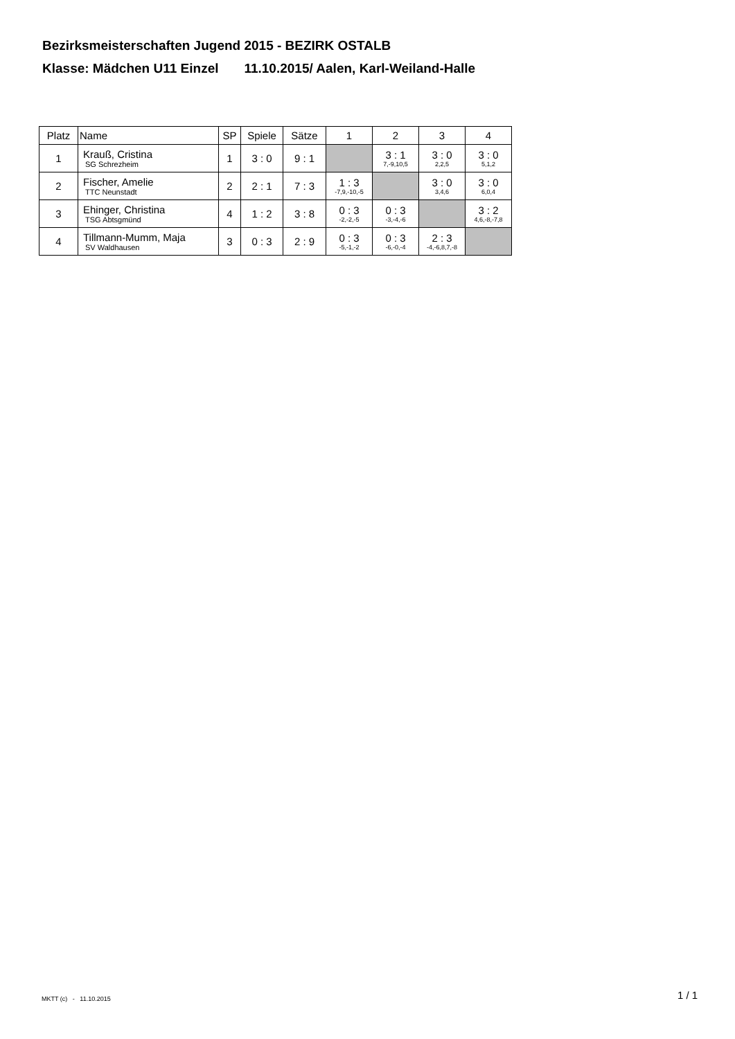Bezirksmeisterschaften Jugend 2015 - BEZIRK OSTALB
Klasse: Mädchen U11 Einzel 11.10.2015/ Aalen, Karl-Weiland-Halle
| Platz | Name | SP | Spiele | Sätze | 1 | 2 | 3 | 4 |
| --- | --- | --- | --- | --- | --- | --- | --- | --- |
| 1 | Krauß, Cristina SG Schrezheim | 1 | 3 : 0 | 9 : 1 | | 3 : 1 7,-9,10,5 | 3 : 0 2,2,5 | 3 : 0 5,1,2 |
| 2 | Fischer, Amelie TTC Neunstadt | 2 | 2 : 1 | 7 : 3 | 1 : 3 -7,9,-10,-5 | | 3 : 0 3,4,6 | 3 : 0 6,0,4 |
| 3 | Ehinger, Christina TSG Abtsgmünd | 4 | 1 : 2 | 3 : 8 | 0 : 3 -2,-2,-5 | 0 : 3 -3,-4,-6 | | 3 : 2 4,6,-8,-7,8 |
| 4 | Tillmann-Mumm, Maja SV Waldhausen | 3 | 0 : 3 | 2 : 9 | 0 : 3 -5,-1,-2 | 0 : 3 -6,-0,-4 | 2 : 3 -4,-6,8,7,-8 | |
MKTT (c) - 11.10.2015 1 / 1